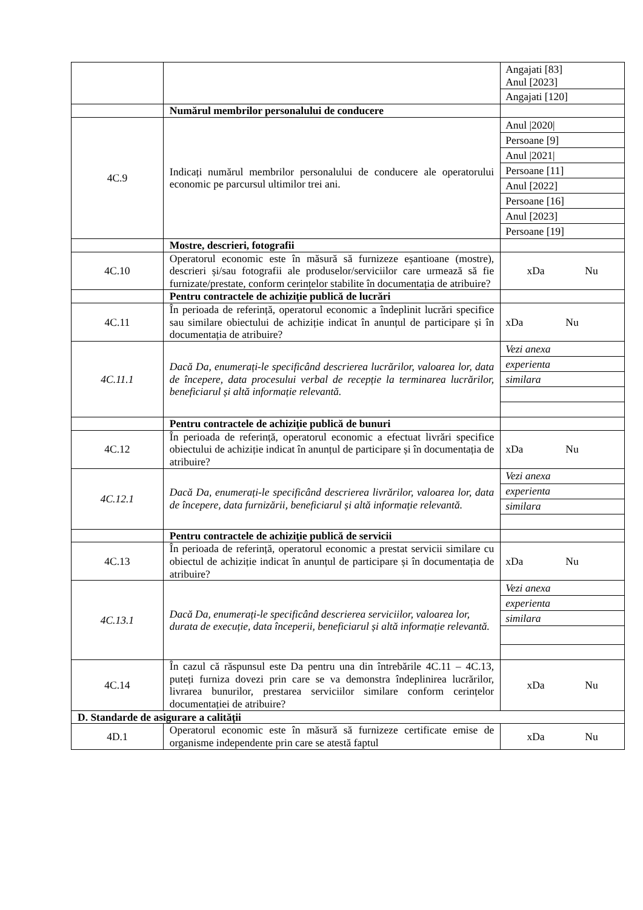| | | / Angajati [83] Anul [2023] / / Angajati [120] / |
| | Numărul membrilor personalului de conducere | |
| 4C.9 | Indicați numărul membrilor personalului de conducere ale operatorului economic pe parcursul ultimilor trei ani. | / Anul /2020/ / / Persoane [9] / / Anul /2021/ / / Persoane [11] / / Anul [2022] / / Persoane [16] / / Anul [2023] / / Persoane [19] / |
| | Mostre, descrieri, fotografii | |
| 4C.10 | Operatorul economic este în măsură să furnizeze eșantioane (mostre), descrieri și/sau fotografii ale produselor/serviciilor care urmează să fie furnizate/prestate, conform cerințelor stabilite în documentația de atribuire? | xDa Nu |
| | Pentru contractele de achiziție publică de lucrări | |
| 4C.11 | În perioada de referință, operatorul economic a îndeplinit lucrări specifice sau similare obiectului de achiziție indicat în anunțul de participare și în documentația de atribuire? | xDa Nu |
| 4C.11.1 | Dacă Da, enumerați-le specificând descrierea lucrărilor, valoarea lor, data de începere, data procesului verbal de recepție la terminarea lucrărilor, beneficiarul și altă informație relevantă. | / Vezi anexa / / experienta / / similara / |
| | Pentru contractele de achiziție publică de bunuri | |
| 4C.12 | În perioada de referință, operatorul economic a efectuat livrări specifice obiectului de achiziție indicat în anunțul de participare și în documentația de atribuire? | xDa Nu |
| 4C.12.1 | Dacă Da, enumerați-le specificând descrierea livrărilor, valoarea lor, data de începere, data furnizării, beneficiarul și altă informație relevantă. | / Vezi anexa / / experienta / / similara / |
| | Pentru contractele de achiziție publică de servicii | |
| 4C.13 | În perioada de referință, operatorul economic a prestat servicii similare cu obiectul de achiziție indicat în anunțul de participare și în documentația de atribuire? | xDa Nu |
| 4C.13.1 | Dacă Da, enumerați-le specificând descrierea serviciilor, valoarea lor, durata de execuție, data începerii, beneficiarul și altă informație relevantă. | / Vezi anexa / / experienta / / similara / |
| 4C.14 | În cazul că răspunsul este Da pentru una din întrebările 4C.11 – 4C.13, puteți furniza dovezi prin care se va demonstra îndeplinirea lucrărilor, livrarea bunurilor, prestarea serviciilor similare conform cerințelor documentației de atribuire? | xDa Nu |
| D. Standarde de asigurare a calității | | |
| 4D.1 | Operatorul economic este în măsură să furnizeze certificate emise de organisme independente prin care se atestă faptul | xDa Nu |